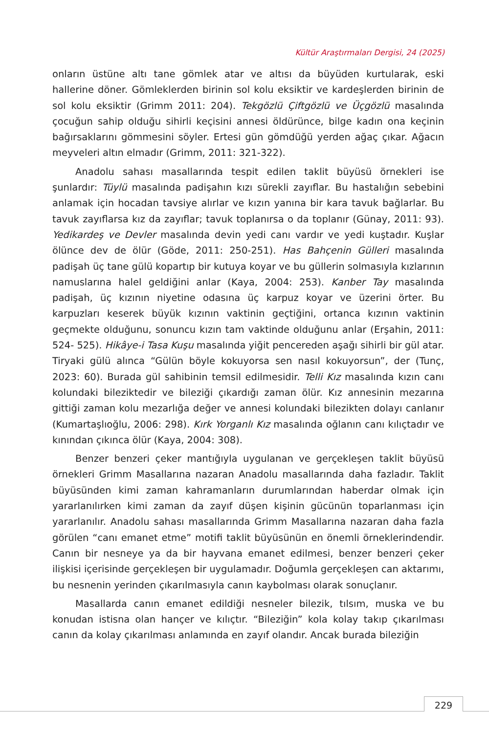Kültür Araştırmaları Dergisi, 24 (2025)
onların üstüne altı tane gömlek atar ve altısı da büyüden kurtularak, eski hallerine döner. Gömleklerden birinin sol kolu eksiktir ve kardeşlerden birinin de sol kolu eksiktir (Grimm 2011: 204). Tekgözlü Çiftgözlü ve Üçgözlü masalında çocuğun sahip olduğu sihirli keçisini annesi öldürünce, bilge kadın ona keçinin bağırsaklarını gömmesini söyler. Ertesi gün gömdüğü yerden ağaç çıkar. Ağacın meyveleri altın elmadır (Grimm, 2011: 321-322).
Anadolu sahası masallarında tespit edilen taklit büyüsü örnekleri ise şunlardır: Tüylü masalında padişahın kızı sürekli zayıflar. Bu hastalığın sebebini anlamak için hocadan tavsiye alırlar ve kızın yanına bir kara tavuk bağlarlar. Bu tavuk zayıflarsa kız da zayıflar; tavuk toplanırsa o da toplanır (Günay, 2011: 93). Yedikardeş ve Devler masalında devin yedi canı vardır ve yedi kuştadır. Kuşlar ölünce dev de ölür (Göde, 2011: 250-251). Has Bahçenin Gülleri masalında padişah üç tane gülü kopartıp bir kutuya koyar ve bu güllerin solmasıyla kızlarının namuslarına halel geldiğini anlar (Kaya, 2004: 253). Kanber Tay masalında padişah, üç kızının niyetine odasına üç karpuz koyar ve üzerini örter. Bu karpuzları keserek büyük kızının vaktinin geçtiğini, ortanca kızının vaktinin geçmekte olduğunu, sonuncu kızın tam vaktinde olduğunu anlar (Erşahin, 2011: 524- 525). Hikâye-i Tasa Kuşu masalında yiğit pencereden aşağı sihirli bir gül atar. Tiryaki gülü alınca “Gülün böyle kokuyorsa sen nasıl kokuyorsun”, der (Tunç, 2023: 60). Burada gül sahibinin temsil edilmesidir. Telli Kız masalında kızın canı kolundaki bileziktedir ve bileziği çıkardığı zaman ölür. Kız annesinin mezarına gittiği zaman kolu mezarlığa değer ve annesi kolundaki bilezikten dolayı canlanır (Kumartaşlıoğlu, 2006: 298). Kırk Yorganlı Kız masalında oğlanın canı kılıçtadır ve kınından çıkınca ölür (Kaya, 2004: 308).
Benzer benzeri çeker mantığıyla uygulanan ve gerçekleşen taklit büyüsü örnekleri Grimm Masallarına nazaran Anadolu masallarında daha fazladır. Taklit büyüsünden kimi zaman kahramanların durumlarından haberdar olmak için yararlanılırken kimi zaman da zayıf düşen kişinin gücünün toparlanması için yararlanılır. Anadolu sahası masallarında Grimm Masallarına nazaran daha fazla görülen “canı emanet etme” motifi taklit büyüsünün en önemli örneklerindendir. Canın bir nesneye ya da bir hayvana emanet edilmesi, benzer benzeri çeker ilişkisi içerisinde gerçekleşen bir uygulamadır. Doğumla gerçekleşen can aktarımı, bu nesnenin yerinden çıkarılmasıyla canın kaybolması olarak sonuçlanır.
Masallarda canın emanet edildiği nesneler bilezik, tılsım, muska ve bu konudan istisna olan hançer ve kılıçtır. “Bileziğin” kola kolay takıp çıkarılması canın da kolay çıkarılması anlamında en zayıf olandır. Ancak burada bileziğin
229